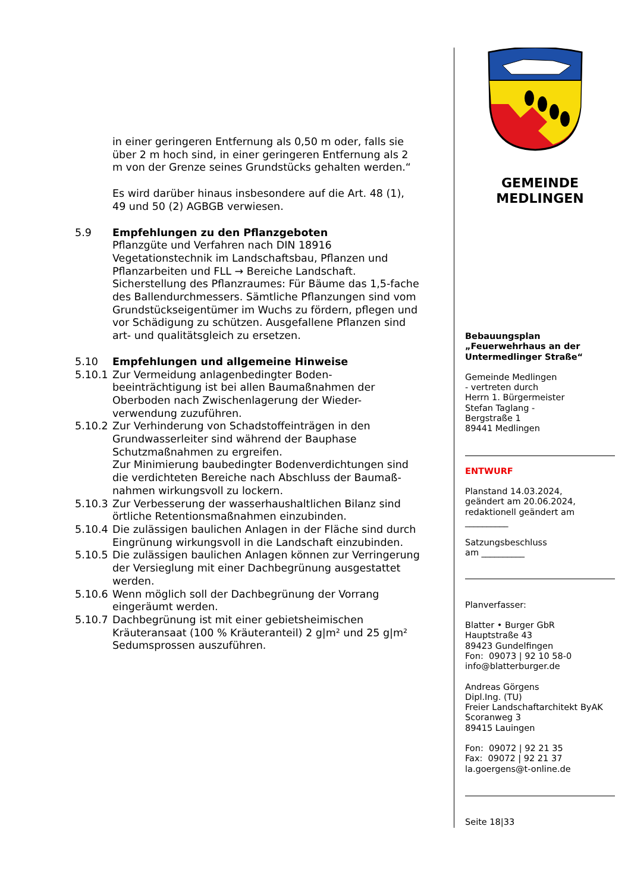in einer geringeren Entfernung als 0,50 m oder, falls sie über 2 m hoch sind, in einer geringeren Entfernung als 2 m von der Grenze seines Grundstücks gehalten werden.“
Es wird darüber hinaus insbesondere auf die Art. 48 (1), 49 und 50 (2) AGBGB verwiesen.
5.9 Empfehlungen zu den Pflanzgeboten
Pflanzgüte und Verfahren nach DIN 18916 Vegetationstechnik im Landschaftsbau, Pflanzen und Pflanzarbeiten und FLL → Bereiche Landschaft.
Sicherstellung des Pflanzraumes: Für Bäume das 1,5-fache des Ballendurchmessers. Sämtliche Pflanzungen sind vom Grundstückseigentümer im Wuchs zu fördern, pflegen und vor Schädigung zu schützen. Ausgefallene Pflanzen sind art- und qualitätsgleich zu ersetzen.
5.10 Empfehlungen und allgemeine Hinweise
5.10.1 Zur Vermeidung anlagenbedingter Boden-beeinträchtigung ist bei allen Baumaßnahmen der Oberboden nach Zwischenlagerung der Wieder-verwendung zuzuführen.
5.10.2 Zur Verhinderung von Schadstoffeinträgen in den Grundwasserleiter sind während der Bauphase Schutzmaßnahmen zu ergreifen.
Zur Minimierung baubedingter Bodenverdichtungen sind die verdichteten Bereiche nach Abschluss der Baumaß-nahmen wirkungsvoll zu lockern.
5.10.3 Zur Verbesserung der wasserhaushaltlichen Bilanz sind örtliche Retentionsmaßnahmen einzubinden.
5.10.4 Die zulässigen baulichen Anlagen in der Fläche sind durch Eingrünung wirkungsvoll in die Landschaft einzubinden.
5.10.5 Die zulässigen baulichen Anlagen können zur Verringerung der Versieglung mit einer Dachbegrünung ausgestattet werden.
5.10.6 Wenn möglich soll der Dachbegrünung der Vorrang eingeräumt werden.
5.10.7 Dachbegrünung ist mit einer gebietsheimischen Kräuteransaat (100 % Kräuteranteil) 2 g|m² und 25 g|m² Sedumsprossen auszuführen.
GEMEINDE
MEDLINGEN
Bebauungsplan
„Feuerwehrhaus an der Untermedlinger Straße“
Gemeinde Medlingen
- vertreten durch
Herrn 1. Bürgermeister
Stefan Taglang -
Bergstraße 1
89441 Medlingen
ENTWURF
Planstand 14.03.2024,
geändert am 20.06.2024,
redaktionell geändert am
__________
Satzungsbeschluss
am __________
Planverfasser:
Blatter • Burger GbR
Hauptstraße 43
89423 Gundelfingen
Fon: 09073 | 92 10 58-0
info@blatterburger.de
Andreas Görgens
Dipl.Ing. (TU)
Freier Landschaftarchitekt ByAK
Scoranweg 3
89415 Lauingen
Fon: 09072 | 92 21 35
Fax: 09072 | 92 21 37
la.goergens@t-online.de
Seite 18|33